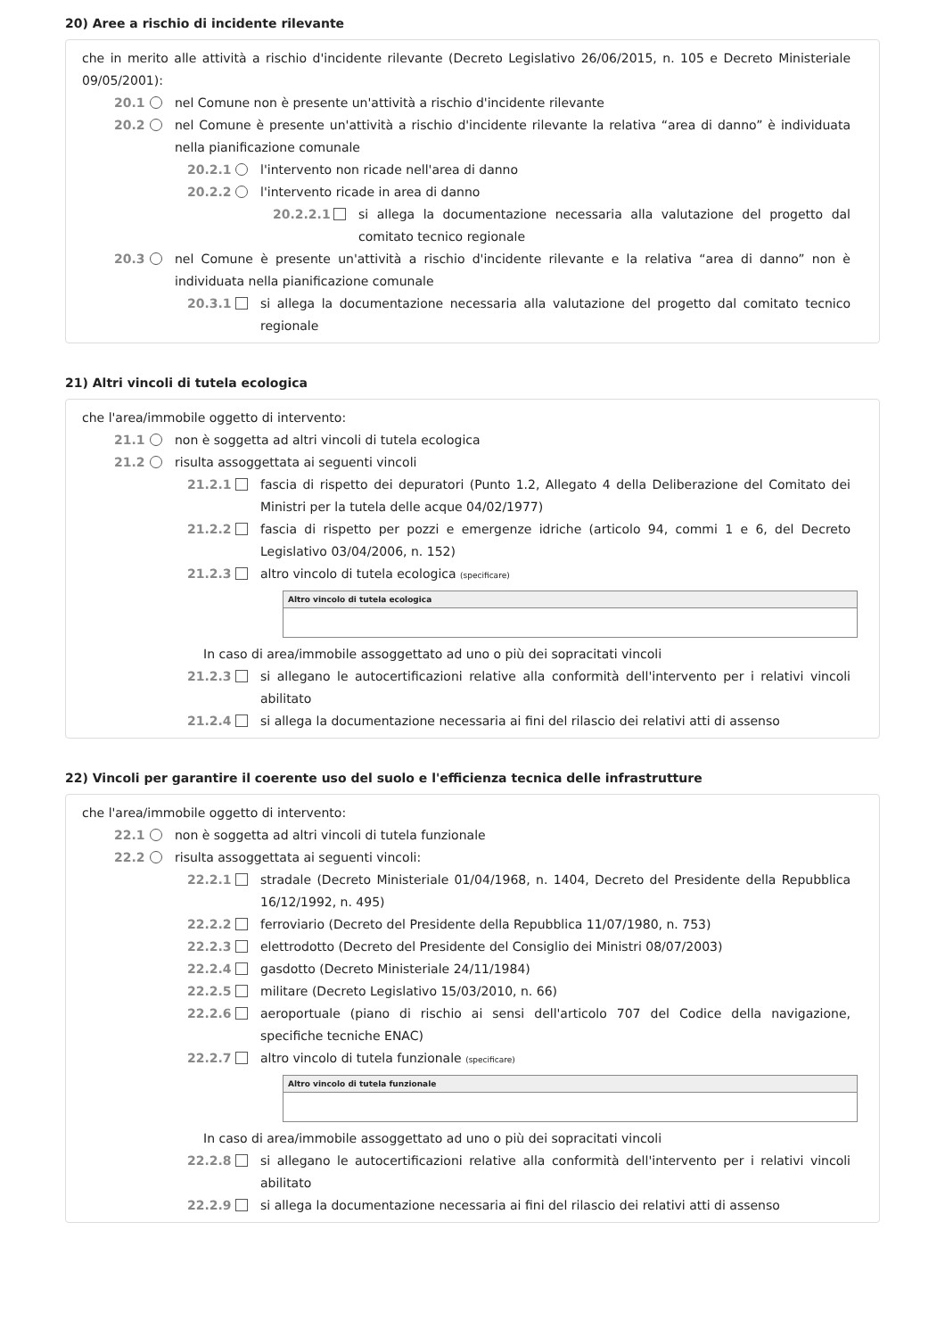20) Aree a rischio di incidente rilevante
che in merito alle attività a rischio d'incidente rilevante (Decreto Legislativo 26/06/2015, n. 105 e Decreto Ministeriale 09/05/2001):
20.1 nel Comune non è presente un'attività a rischio d'incidente rilevante
20.2 nel Comune è presente un'attività a rischio d'incidente rilevante la relativa “area di danno” è individuata nella pianificazione comunale
20.2.1 l'intervento non ricade nell'area di danno
20.2.2 l'intervento ricade in area di danno
20.2.2.1 si allega la documentazione necessaria alla valutazione del progetto dal comitato tecnico regionale
20.3 nel Comune è presente un'attività a rischio d'incidente rilevante e la relativa “area di danno” non è individuata nella pianificazione comunale
20.3.1 si allega la documentazione necessaria alla valutazione del progetto dal comitato tecnico regionale
21) Altri vincoli di tutela ecologica
che l'area/immobile oggetto di intervento:
21.1 non è soggetta ad altri vincoli di tutela ecologica
21.2 risulta assoggettata ai seguenti vincoli
21.2.1 fascia di rispetto dei depuratori (Punto 1.2, Allegato 4 della Deliberazione del Comitato dei Ministri per la tutela delle acque 04/02/1977)
21.2.2 fascia di rispetto per pozzi e emergenze idriche (articolo 94, commi 1 e 6, del Decreto Legislativo 03/04/2006, n. 152)
21.2.3 altro vincolo di tutela ecologica (specificare)
Altro vincolo di tutela ecologica
In caso di area/immobile assoggettato ad uno o più dei sopracitati vincoli
21.2.3 si allegano le autocertificazioni relative alla conformità dell'intervento per i relativi vincoli abilitato
21.2.4 si allega la documentazione necessaria ai fini del rilascio dei relativi atti di assenso
22) Vincoli per garantire il coerente uso del suolo e l'efficienza tecnica delle infrastrutture
che l'area/immobile oggetto di intervento:
22.1 non è soggetta ad altri vincoli di tutela funzionale
22.2 risulta assoggettata ai seguenti vincoli:
22.2.1 stradale (Decreto Ministeriale 01/04/1968, n. 1404, Decreto del Presidente della Repubblica 16/12/1992, n. 495)
22.2.2 ferroviario (Decreto del Presidente della Repubblica 11/07/1980, n. 753)
22.2.3 elettrodotto (Decreto del Presidente del Consiglio dei Ministri 08/07/2003)
22.2.4 gasdotto (Decreto Ministeriale 24/11/1984)
22.2.5 militare (Decreto Legislativo 15/03/2010, n. 66)
22.2.6 aeroportuale (piano di rischio ai sensi dell'articolo 707 del Codice della navigazione, specifiche tecniche ENAC)
22.2.7 altro vincolo di tutela funzionale (specificare)
Altro vincolo di tutela funzionale
In caso di area/immobile assoggettato ad uno o più dei sopracitati vincoli
22.2.8 si allegano le autocertificazioni relative alla conformità dell'intervento per i relativi vincoli abilitato
22.2.9 si allega la documentazione necessaria ai fini del rilascio dei relativi atti di assenso